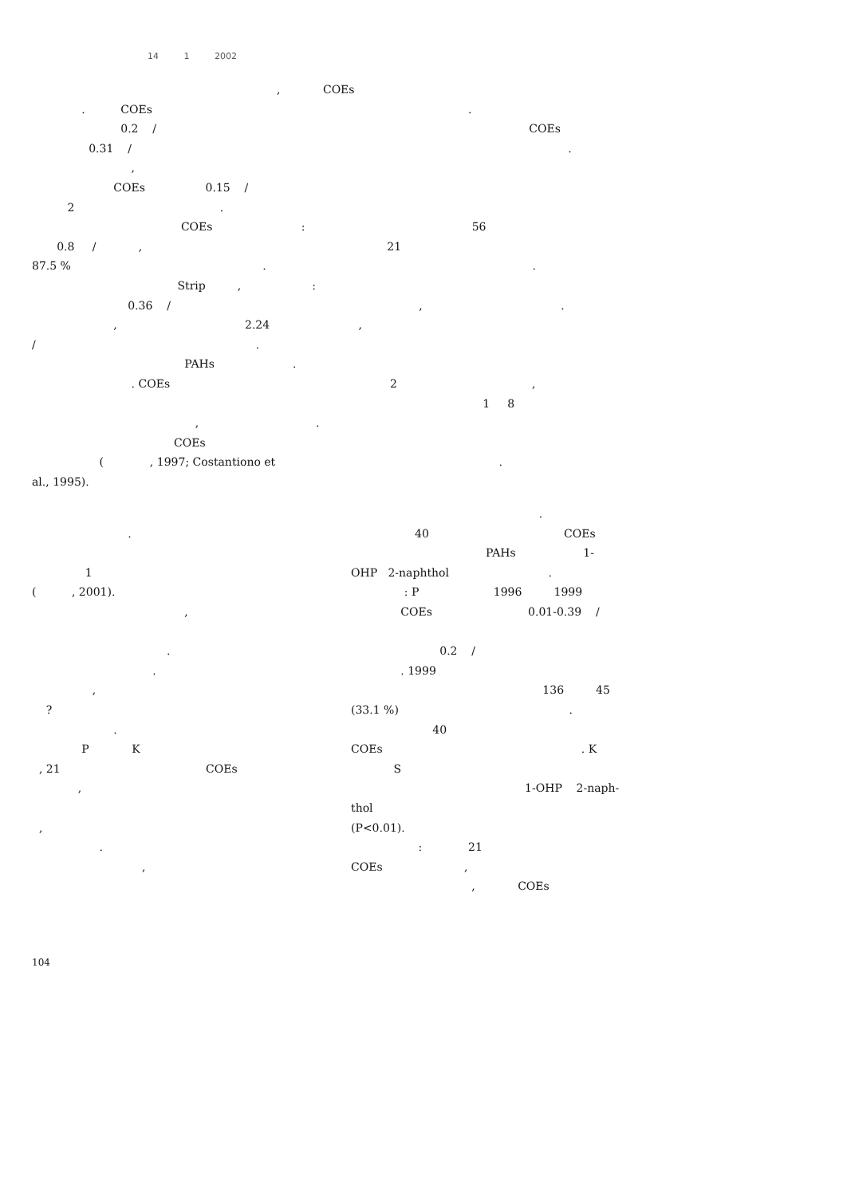14 1 2002
, COEs
. COEs .
0.2 / COEs
0.31 / .
,
COEs 0.15 /
2 .
COEs : 56
0.8 / , 21
87.5 % . .
Strip , :
0.36 / , .
, 2.24 ,
/ .
PAHs .
. COEs 2 ,
1 8
, .
COEs
( , 1997; Costantiono et .
al., 1995).
.
1
( , 2001).
,
.
.
,
?
.
P K
, 21 COEs
,
,
.
,
.
40 COEs
PAHs 1-
OHP 2-naphthol .
: P 1996 1999
COEs 0.01-0.39 /
0.2 /
. 1999
136 45
(33.1 %) .
40
COEs . K
S
1-OHP 2-naph-
thol
(P<0.01).
: 21
COEs ,
, COEs
104